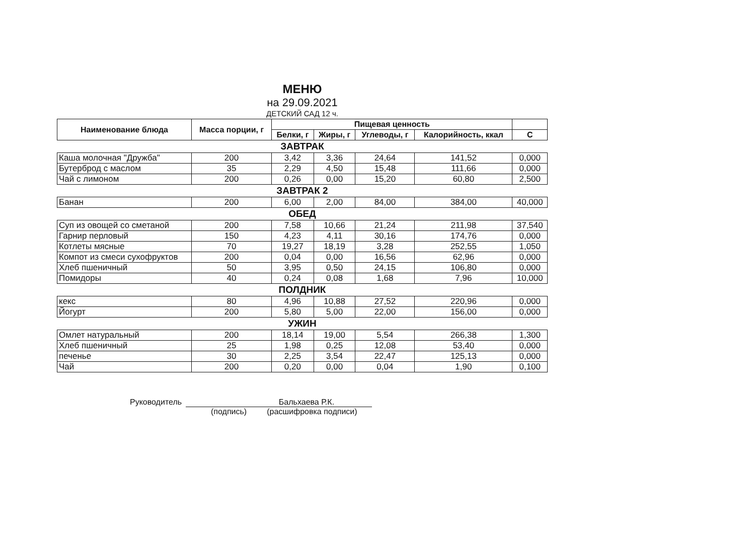МЕНЮ
на 29.09.2021
ДЕТСКИЙ САД 12 ч.
| Наименование блюда | Масса порции, г | Пищевая ценность | | | | |
| --- | --- | --- | --- | --- | --- | --- |
| | | Белки, г | Жиры, г | Углеводы, г | Калорийность, ккал | С |
| ЗАВТРАК | | | | | | |
| Каша молочная "Дружба" | 200 | 3,42 | 3,36 | 24,64 | 141,52 | 0,000 |
| Бутерброд с маслом | 35 | 2,29 | 4,50 | 15,48 | 111,66 | 0,000 |
| Чай с лимоном | 200 | 0,26 | 0,00 | 15,20 | 60,80 | 2,500 |
| ЗАВТРАК 2 | | | | | | |
| Банан | 200 | 6,00 | 2,00 | 84,00 | 384,00 | 40,000 |
| ОБЕД | | | | | | |
| Суп из овощей со сметаной | 200 | 7,58 | 10,66 | 21,24 | 211,98 | 37,540 |
| Гарнир перловый | 150 | 4,23 | 4,11 | 30,16 | 174,76 | 0,000 |
| Котлеты мясные | 70 | 19,27 | 18,19 | 3,28 | 252,55 | 1,050 |
| Компот из смеси сухофруктов | 200 | 0,04 | 0,00 | 16,56 | 62,96 | 0,000 |
| Хлеб пшеничный | 50 | 3,95 | 0,50 | 24,15 | 106,80 | 0,000 |
| Помидоры | 40 | 0,24 | 0,08 | 1,68 | 7,96 | 10,000 |
| ПОЛДНИК | | | | | | |
| кекс | 80 | 4,96 | 10,88 | 27,52 | 220,96 | 0,000 |
| Йогурт | 200 | 5,80 | 5,00 | 22,00 | 156,00 | 0,000 |
| УЖИН | | | | | | |
| Омлет натуральный | 200 | 18,14 | 19,00 | 5,54 | 266,38 | 1,300 |
| Хлеб пшеничный | 25 | 1,98 | 0,25 | 12,08 | 53,40 | 0,000 |
| печенье | 30 | 2,25 | 3,54 | 22,47 | 125,13 | 0,000 |
| Чай | 200 | 0,20 | 0,00 | 0,04 | 1,90 | 0,100 |
Руководитель Бальхаева Р.К.
(подпись) (расшифровка подписи)